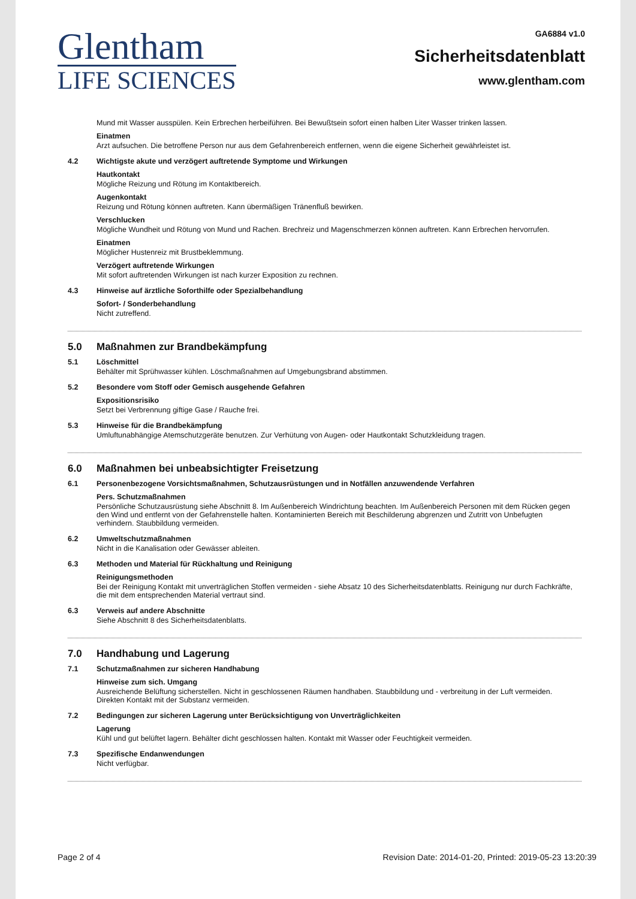Glentham
LIFE SCIENCES
GA6884 v1.0
Sicherheitsdatenblatt
www.glentham.com
Mund mit Wasser ausspülen. Kein Erbrechen herbeiführen. Bei Bewußtsein sofort einen halben Liter Wasser trinken lassen.
Einatmen
Arzt aufsuchen. Die betroffene Person nur aus dem Gefahrenbereich entfernen, wenn die eigene Sicherheit gewährleistet ist.
4.2 Wichtigste akute und verzögert auftretende Symptome und Wirkungen
Hautkontakt
Mögliche Reizung und Rötung im Kontaktbereich.
Augenkontakt
Reizung und Rötung können auftreten. Kann übermäßigen Tränenfluß bewirken.
Verschlucken
Mögliche Wundheit und Rötung von Mund und Rachen. Brechreiz und Magenschmerzen können auftreten. Kann Erbrechen hervorrufen.
Einatmen
Möglicher Hustenreiz mit Brustbeklemmung.
Verzögert auftretende Wirkungen
Mit sofort auftretenden Wirkungen ist nach kurzer Exposition zu rechnen.
4.3 Hinweise auf ärztliche Soforthilfe oder Spezialbehandlung
Sofort- / Sonderbehandlung
Nicht zutreffend.
5.0 Maßnahmen zur Brandbekämpfung
5.1 Löschmittel
Behälter mit Sprühwasser kühlen. Löschmaßnahmen auf Umgebungsbrand abstimmen.
5.2 Besondere vom Stoff oder Gemisch ausgehende Gefahren
Expositionsrisiko
Setzt bei Verbrennung giftige Gase / Rauche frei.
5.3 Hinweise für die Brandbekämpfung
Umluftunabhängige Atemschutzgeräte benutzen. Zur Verhütung von Augen- oder Hautkontakt Schutzkleidung tragen.
6.0 Maßnahmen bei unbeabsichtigter Freisetzung
6.1 Personenbezogene Vorsichtsmaßnahmen, Schutzausrüstungen und in Notfällen anzuwendende Verfahren
Pers. Schutzmaßnahmen
Persönliche Schutzausrüstung siehe Abschnitt 8. Im Außenbereich Windrichtung beachten. Im Außenbereich Personen mit dem Rücken gegen den Wind und entfernt von der Gefahrenstelle halten. Kontaminierten Bereich mit Beschilderung abgrenzen und Zutritt von Unbefugten verhindern. Staubbildung vermeiden.
6.2 Umweltschutzmaßnahmen
Nicht in die Kanalisation oder Gewässer ableiten.
6.3 Methoden und Material für Rückhaltung und Reinigung
Reinigungsmethoden
Bei der Reinigung Kontakt mit unverträglichen Stoffen vermeiden - siehe Absatz 10 des Sicherheitsdatenblatts. Reinigung nur durch Fachkräfte, die mit dem entsprechenden Material vertraut sind.
6.3 Verweis auf andere Abschnitte
Siehe Abschnitt 8 des Sicherheitsdatenblatts.
7.0 Handhabung und Lagerung
7.1 Schutzmaßnahmen zur sicheren Handhabung
Hinweise zum sich. Umgang
Ausreichende Belüftung sicherstellen. Nicht in geschlossenen Räumen handhaben. Staubbildung und - verbreitung in der Luft vermeiden. Direkten Kontakt mit der Substanz vermeiden.
7.2 Bedingungen zur sicheren Lagerung unter Berücksichtigung von Unverträglichkeiten
Lagerung
Kühl und gut belüftet lagern. Behälter dicht geschlossen halten. Kontakt mit Wasser oder Feuchtigkeit vermeiden.
7.3 Spezifische Endanwendungen
Nicht verfügbar.
Page 2 of 4 Revision Date: 2014-01-20, Printed: 2019-05-23 13:20:39